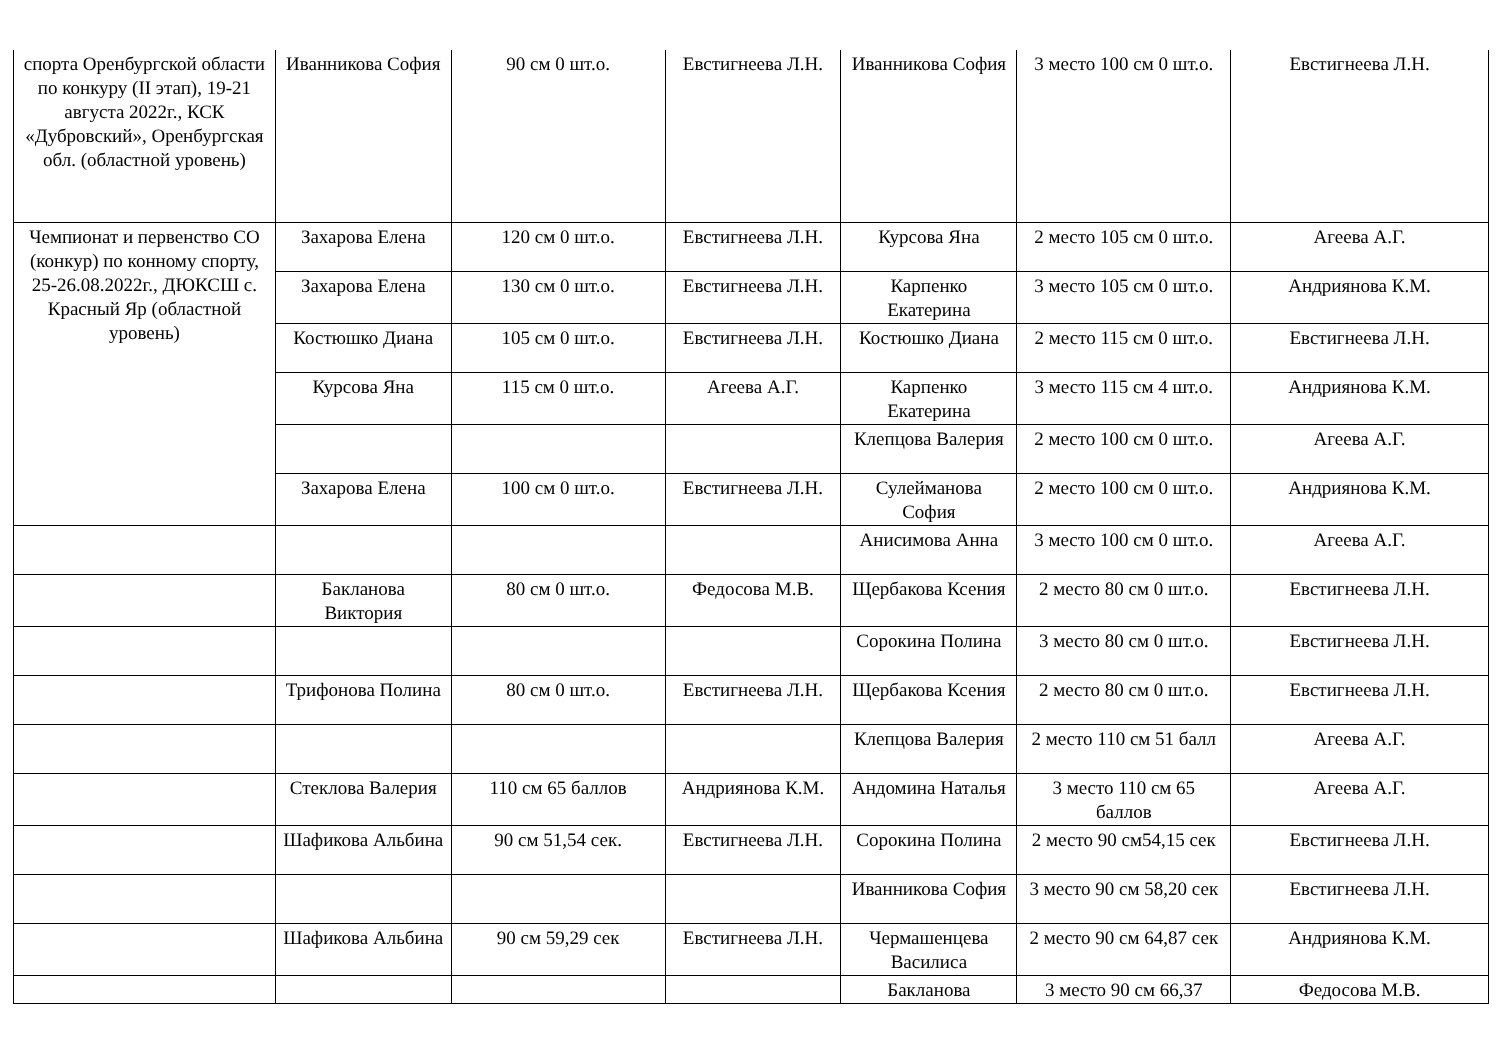| спорта Оренбургской области по конкуру (II этап), 19-21 августа 2022г., КСК «Дубровский», Оренбургская обл. (областной уровень) | Иванникова София | 90 см 0 шт.о. | Евстигнеева Л.Н. | Иванникова София | 3 место 100 см 0 шт.о. | Евстигнеева Л.Н. |
| Чемпионат и первенство СО (конкур) по конному спорту, 25-26.08.2022г., ДЮКСШ с. Красный Яр (областной уровень) | Захарова Елена | 120 см 0 шт.о. | Евстигнеева Л.Н. | Курсова Яна | 2 место 105 см 0 шт.о. | Агеева А.Г. |
| | Захарова Елена | 130 см 0 шт.о. | Евстигнеева Л.Н. | Карпенко Екатерина | 3 место 105 см 0 шт.о. | Андриянова К.М. |
| | Костюшко Диана | 105 см 0 шт.о. | Евстигнеева Л.Н. | Костюшко Диана | 2 место 115 см 0 шт.о. | Евстигнеева Л.Н. |
| | Курсова Яна | 115 см 0 шт.о. | Агеева А.Г. | Карпенко Екатерина | 3 место 115 см 4 шт.о. | Андриянова К.М. |
| | | | | Клепцова Валерия | 2 место 100 см 0 шт.о. | Агеева А.Г. |
| | Захарова Елена | 100 см 0 шт.о. | Евстигнеева Л.Н. | Сулейманова София | 2 место 100 см 0 шт.о. | Андриянова К.М. |
| | | | | Анисимова Анна | 3 место 100 см 0 шт.о. | Агеева А.Г. |
| | Бакланова Виктория | 80 см 0 шт.о. | Федосова М.В. | Щербакова Ксения | 2 место 80 см 0 шт.о. | Евстигнеева Л.Н. |
| | | | | Сорокина Полина | 3 место 80 см 0 шт.о. | Евстигнеева Л.Н. |
| | Трифонова Полина | 80 см 0 шт.о. | Евстигнеева Л.Н. | Щербакова Ксения | 2 место 80 см 0 шт.о. | Евстигнеева Л.Н. |
| | | | | Клепцова Валерия | 2 место 110 см 51 балл | Агеева А.Г. |
| | Стеклова Валерия | 110 см 65 баллов | Андриянова К.М. | Андомина Наталья | 3 место 110 см 65 баллов | Агеева А.Г. |
| | Шафикова Альбина | 90 см 51,54 сек. | Евстигнеева Л.Н. | Сорокина Полина | 2 место 90 см54,15 сек | Евстигнеева Л.Н. |
| | | | | Иванникова София | 3 место 90 см 58,20 сек | Евстигнеева Л.Н. |
| | Шафикова Альбина | 90 см 59,29 сек | Евстигнеева Л.Н. | Чермашенцева Василиса | 2 место 90 см 64,87 сек | Андриянова К.М. |
| | | | | Бакланова | 3 место 90 см 66,37 | Федосова М.В. |